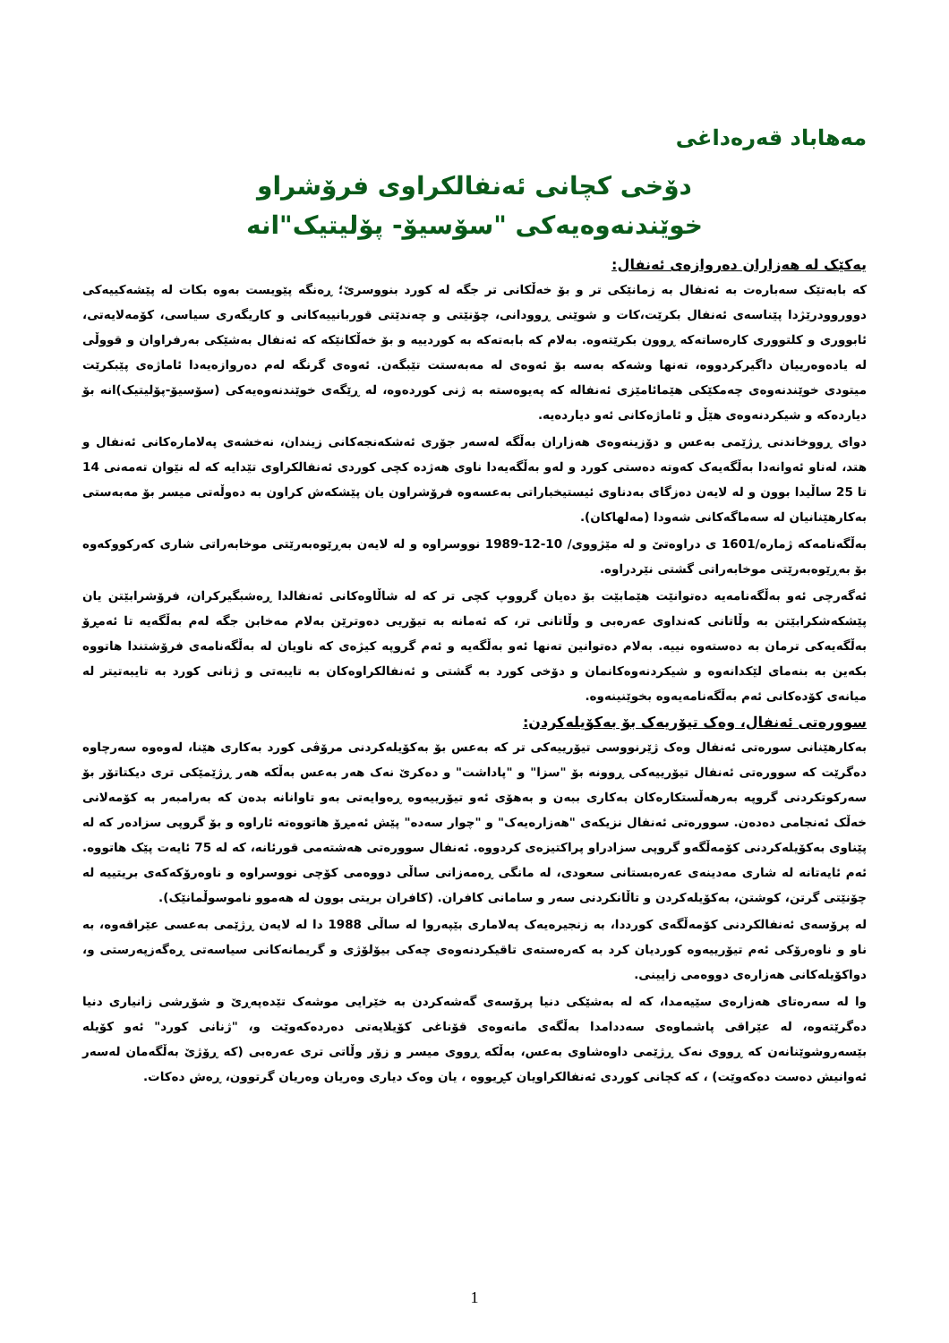مەهاباد قەرەداغی
دۆخی کچانی ئەنفالکراوی فرۆشراو
خوێندنەوەیەکی "سۆسیۆ- پۆلیتیک"انە
یەکێک لە هەزاران دەروازەی ئەنفال:
کە بابەتێک سەبارەت بە ئەنفال بە زمانێکی تر و بۆ خەڵکانی تر جگە لە کورد بنووسرێ؛ ڕەنگە پێویست بەوە بکات لە پێشەکییەکی دووروودرێژدا پێناسەی ئەنفال بکرێت،کات و شوێنی ڕوودانی، چۆنێتی و چەندێتی قوربانییەکانی و کاریگەری سیاسی، کۆمەلایەتی، ئابووری و کلتووری کارەساتەکە ڕوون بکرێتەوە. بەلام کە بابەتەکە بە کوردییە و بۆ خەڵکانێکە کە ئەنفال بەشێکی بەرفراوان و قووڵی لە یادەوەرییان داگیرکردووە، تەنها وشەکە بەسە بۆ ئەوەی لە مەبەستت تێبگەن. ئەوەی گرنگە لەم دەروازەیەدا ئاماژەی پێبکرێت میتودی خوێندنەوەی چەمکێکی هێمائامێزی ئەنفالە کە پەیوەستە بە ژنی کوردەوە، لە ڕێگەی خوێندنەوەیەکی (سۆسیۆ-پۆلیتیک)انە بۆ دیاردەکە و شیکردنەوەی هێڵ و ئاماژەکانی ئەو دیاردەیە.
دوای ڕووخاندنی ڕژێمی بەعس و دۆزینەوەی هەزاران بەڵگە لەسەر جۆری ئەشکەنجەکانی زیندان، نەخشەی پەلامارەکانی ئەنفال و هتد، لەناو ئەوانەدا بەڵگەیەک کەوتە دەستی کورد و لەو بەڵگەیەدا ناوی هەژدە کچی کوردی ئەنفالکراوی تێدایە کە لە نێوان تەمەنی 14 تا 25 ساڵیدا بوون و لە لایەن دەزگای بەدناوی ئیستیخباراتی بەعسەوە فرۆشراون یان پێشکەش کراون بە دەوڵەتی میسر بۆ مەبەستی بەکارهێنانیان لە سەماگەکانی شەودا (مەلهاکان).
بەڵگەنامەکە ژمارە/1601 ی دراوەتێ و لە مێژووی/ 10-12-1989 نووسراوە و لە لایەن بەڕێوەبەرێتی موخابەراتی شاری کەرکووکەوە بۆ بەڕێوەبەرێتی موخابەراتی گشتی نێردراوە.
ئەگەرچی ئەو بەڵگەنامەیە دەتوانێت هێمابێت بۆ دەیان گرووپ کچی تر کە لە شاڵاوەکانی ئەنفالدا ڕەشبگیرکران، فرۆشرابێتن یان پێشکەشکرابێتن بە وڵاتانی کەنداوی عەرەبی و وڵاتانی تر، کە ئەمانە بە تیۆریی دەوترێن بەلام مەخابن جگە لەم بەڵگەیە تا ئەمڕۆ بەڵگەیەکی ترمان بە دەستەوە نییە. بەلام دەتوانین تەنها ئەو بەڵگەیە و ئەم گروپە کیژەی کە ناویان لە بەڵگەنامەی فرۆشتندا هاتووە بکەین بە بنەمای لێکدانەوە و شیکردنەوەکانمان و دۆخی کورد بە گشتی و ئەنفالکراوەکان بە تایبەتی و ژنانی کورد بە تایبەتیتر لە میانەی کۆدەکانی ئەم بەڵگەنامەیەوە بخوێنینەوە.
سوورەتی ئەنفال، وەک تیۆریەک بۆ بەکۆیلەکردن:
بەکارهێنانی سورەتی ئەنفال وەک ژێرنووسی تیۆرییەکی تر کە بەعس بۆ بەکۆیلەکردنی مرۆڤی کورد بەکاری هێنا، لەوەوە سەرچاوە دەگرێت کە سوورەتی ئەنفال تیۆرییەکی ڕوونە بۆ "سزا" و "پاداشت" و دەکرێ نەک هەر بەعس بەڵکە هەر ڕژێمێکی تری دیکتاتۆر بۆ سەرکوتکردنی گروپە بەرهەڵستکارەکان بەکاری ببەن و بەهۆی ئەو تیۆرییەوە ڕەوایەتی بەو تاوانانە بدەن کە بەرامبەر بە کۆمەلانی خەڵک ئەنجامی دەدەن. سوورەتی ئەنفال نزیکەی "هەزارەیەک" و "چوار سەدە" پێش ئەمڕۆ هاتووەتە ئاراوە و بۆ گروپی سزادەر کە لە پێناوی بەکۆیلەکردنی کۆمەڵگەو گروپی سزادراو پراکتیزەی کردووە. ئەنفال سوورەتی هەشتەمی قورئانە، کە لە 75 ئایەت پێک هاتووە. ئەم ئایەتانە لە شاری مەدینەی عەرەبستانی سعودی، لە مانگی ڕەمەزانی ساڵی دووەمی کۆچی نووسراوە و ناوەرۆکەکەی بریتییە لە چۆنێتی گرتن، کوشتن، بەکۆیلەکردن و تاڵانکردنی سەر و سامانی کافران. (کافران بریتی بوون لە هەموو ناموسوڵمانێک).
لە پرۆسەی ئەنفالکردنی کۆمەڵگەی کورددا، بە زنجیرەیەک پەلاماری بێپەروا لە ساڵی 1988 دا لە لایەن ڕژێمی بەعسی عێراقەوە، بە ناو و ناوەرۆکی ئەم تیۆرییەوە کوردیان کرد بە کەرەستەی تاقیکردنەوەی چەکی بیۆلۆژی و گریمانەکانی سیاسەتی ڕەگەزپەرستی و، دواکۆیلەکانی هەزارەی دووەمی زایینی.
وا لە سەرەتای هەزارەی سێیەمدا، کە لە بەشێکی دنیا پرۆسەی گەشەکردن بە خێرایی موشەک تێدەپەڕێ و شۆڕشی زانیاری دنیا دەگرێتەوە، لە عێراقی پاشماوەی سەددامدا بەڵگەی مانەوەی قۆناغی کۆیلایەتی دەردەکەوێت و، "ژنانی کورد" ئەو کۆیلە بێسەروشوێنانەن کە ڕووی نەک ڕژێمی داوەشاوی بەعس، بەڵکە ڕووی میسر و زۆر وڵاتی تری عەرەبی (کە ڕۆژێ بەڵگەمان لەسەر ئەوانیش دەست دەکەوێت) ، کە کچانی کوردی ئەنفالکراویان کڕیووە ، یان وەک دیاری وەریان وەریان گرتوون، ڕەش دەکات.
1